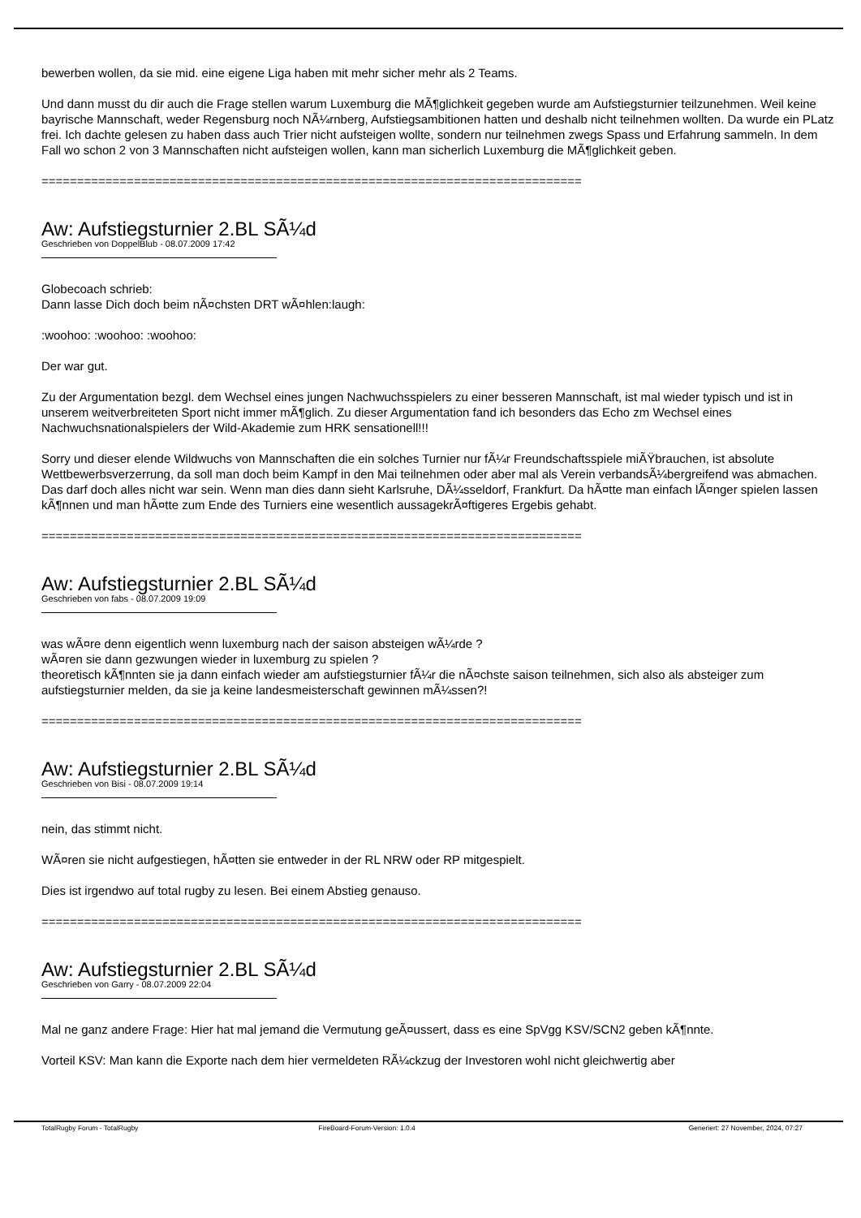bewerben wollen, da sie mid. eine eigene Liga haben mit mehr sicher mehr als 2 Teams.
Und dann musst du dir auch die Frage stellen warum Luxemburg die MÃ¶glichkeit gegeben wurde am Aufstiegsturnier teilzunehmen. Weil keine bayrische Mannschaft, weder Regensburg noch NÃ¼rnberg, Aufstiegsambitionen hatten und deshalb nicht teilnehmen wollten. Da wurde ein PLatz frei. Ich dachte gelesen zu haben dass auch Trier nicht aufsteigen wollte, sondern nur teilnehmen zwegs Spass und Erfahrung sammeln. In dem Fall wo schon 2 von 3 Mannschaften nicht aufsteigen wollen, kann man sicherlich Luxemburg die MÃ¶glichkeit geben.
============================================================================
Aw: Aufstiegsturnier 2.BL SÃ¼d
Geschrieben von DoppelBlub - 08.07.2009 17:42
Globecoach schrieb:
Dann lasse Dich doch beim nÃ¤chsten DRT wÃ¤hlen:laugh:
:woohoo: :woohoo: :woohoo:
Der war gut.
Zu der Argumentation bezgl. dem Wechsel eines jungen Nachwuchsspielers zu einer besseren Mannschaft, ist mal wieder typisch und ist in unserem weitverbreiteten Sport nicht immer mÃ¶glich. Zu dieser Argumentation fand ich besonders das Echo zm Wechsel eines Nachwuchsnationalspielers der Wild-Akademie zum HRK sensationell!!!
Sorry und dieser elende Wildwuchs von Mannschaften die ein solches Turnier nur fÃ¼r Freundschaftsspiele miÃŸbrauchen, ist absolute Wettbewerbsverzerrung, da soll man doch beim Kampf in den Mai teilnehmen oder aber mal als Verein verbandsÃ¼bergreifend was abmachen. Das darf doch alles nicht war sein. Wenn man dies dann sieht Karlsruhe, DÃ¼sseldorf, Frankfurt. Da hÃ¤tte man einfach lÃ¤nger spielen lassen kÃ¶nnen und man hÃ¤tte zum Ende des Turniers eine wesentlich aussagekrÃ¤ftigeres Ergebis gehabt.
============================================================================
Aw: Aufstiegsturnier 2.BL SÃ¼d
Geschrieben von fabs - 08.07.2009 19:09
was wÃ¤re denn eigentlich wenn luxemburg nach der saison absteigen wÃ¼rde ?
wÃ¤ren sie dann gezwungen wieder in luxemburg zu spielen ?
theoretisch kÃ¶nnten sie ja dann einfach wieder am aufstiegsturnier fÃ¼r die nÃ¤chste saison teilnehmen, sich also als absteiger zum aufstiegsturnier melden, da sie ja keine landesmeisterschaft gewinnen mÃ¼ssen?!
============================================================================
Aw: Aufstiegsturnier 2.BL SÃ¼d
Geschrieben von Bisi - 08.07.2009 19:14
nein, das stimmt nicht.
WÃ¤ren sie nicht aufgestiegen, hÃ¤tten sie entweder in der RL NRW oder RP mitgespielt.
Dies ist irgendwo auf total rugby zu lesen. Bei einem Abstieg genauso.
============================================================================
Aw: Aufstiegsturnier 2.BL SÃ¼d
Geschrieben von Garry - 08.07.2009 22:04
Mal ne ganz andere Frage: Hier hat mal jemand die Vermutung geÃ¤ussert, dass es eine SpVgg KSV/SCN2 geben kÃ¶nnte.
Vorteil KSV: Man kann die Exporte nach dem hier vermeldeten RÃ¼ckzug der Investoren wohl nicht gleichwertig aber
TotalRugby Forum - TotalRugby FireBoard-Forum-Version: 1.0.4 Generiert: 27 November, 2024, 07:27